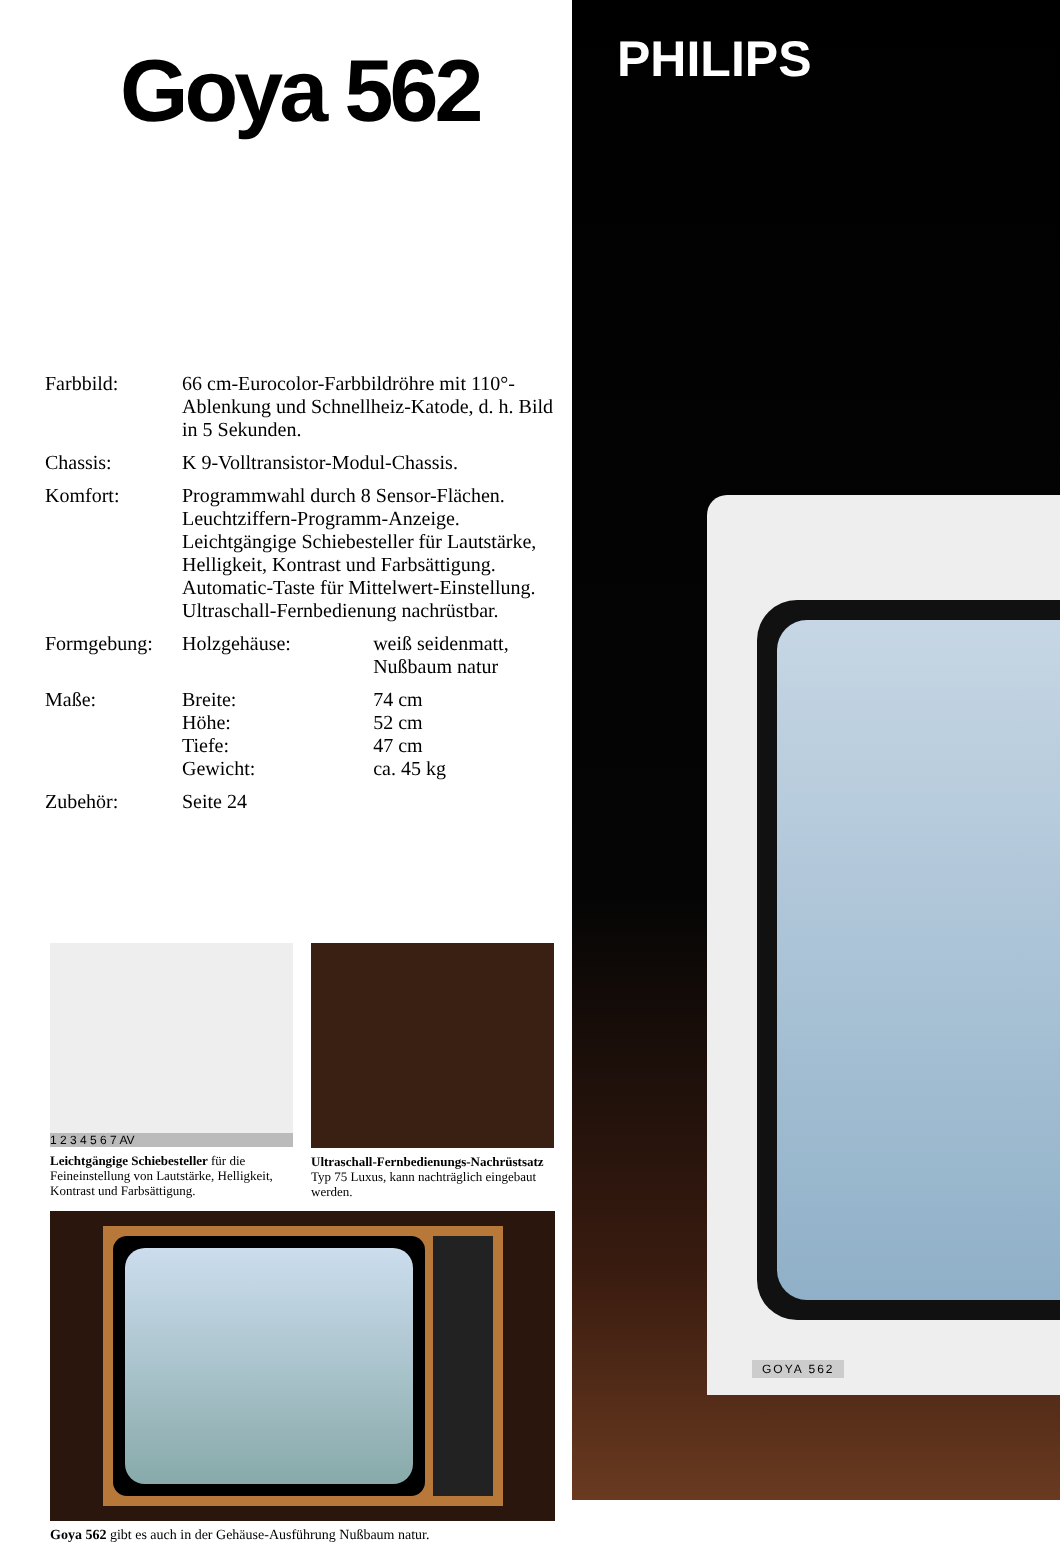Goya 562
| Farbbild: | 66 cm-Eurocolor-Farbbildröhre mit 110°-Ablenkung und Schnellheiz-Katode, d. h. Bild in 5 Sekunden. | |
| Chassis: | K 9-Volltransistor-Modul-Chassis. | |
| Komfort: | Programmwahl durch 8 Sensor-Flächen. Leuchtziffern-Programm-Anzeige. Leichtgängige Schiebesteller für Lautstärke, Helligkeit, Kontrast und Farbsättigung. Automatic-Taste für Mittelwert-Einstellung. Ultraschall-Fernbedienung nachrüstbar. | |
| Formgebung: | Holzgehäuse: | weiß seidenmatt, Nußbaum natur |
| Maße: | Breite: Höhe: Tiefe: Gewicht: | 74 cm 52 cm 47 cm ca. 45 kg |
| Zubehör: | Seite 24 | |
1 2 3 4 5 6 7 AV
Leichtgängige Schiebesteller für die Feineinstellung von Lautstärke, Helligkeit, Kontrast und Farbsättigung.
Ultraschall-Fernbedienungs-Nachrüstsatz Typ 75 Luxus, kann nachträglich eingebaut werden.
Goya 562 gibt es auch in der Gehäuse-Ausführung Nußbaum natur.
PHILIPS
GOYA 562